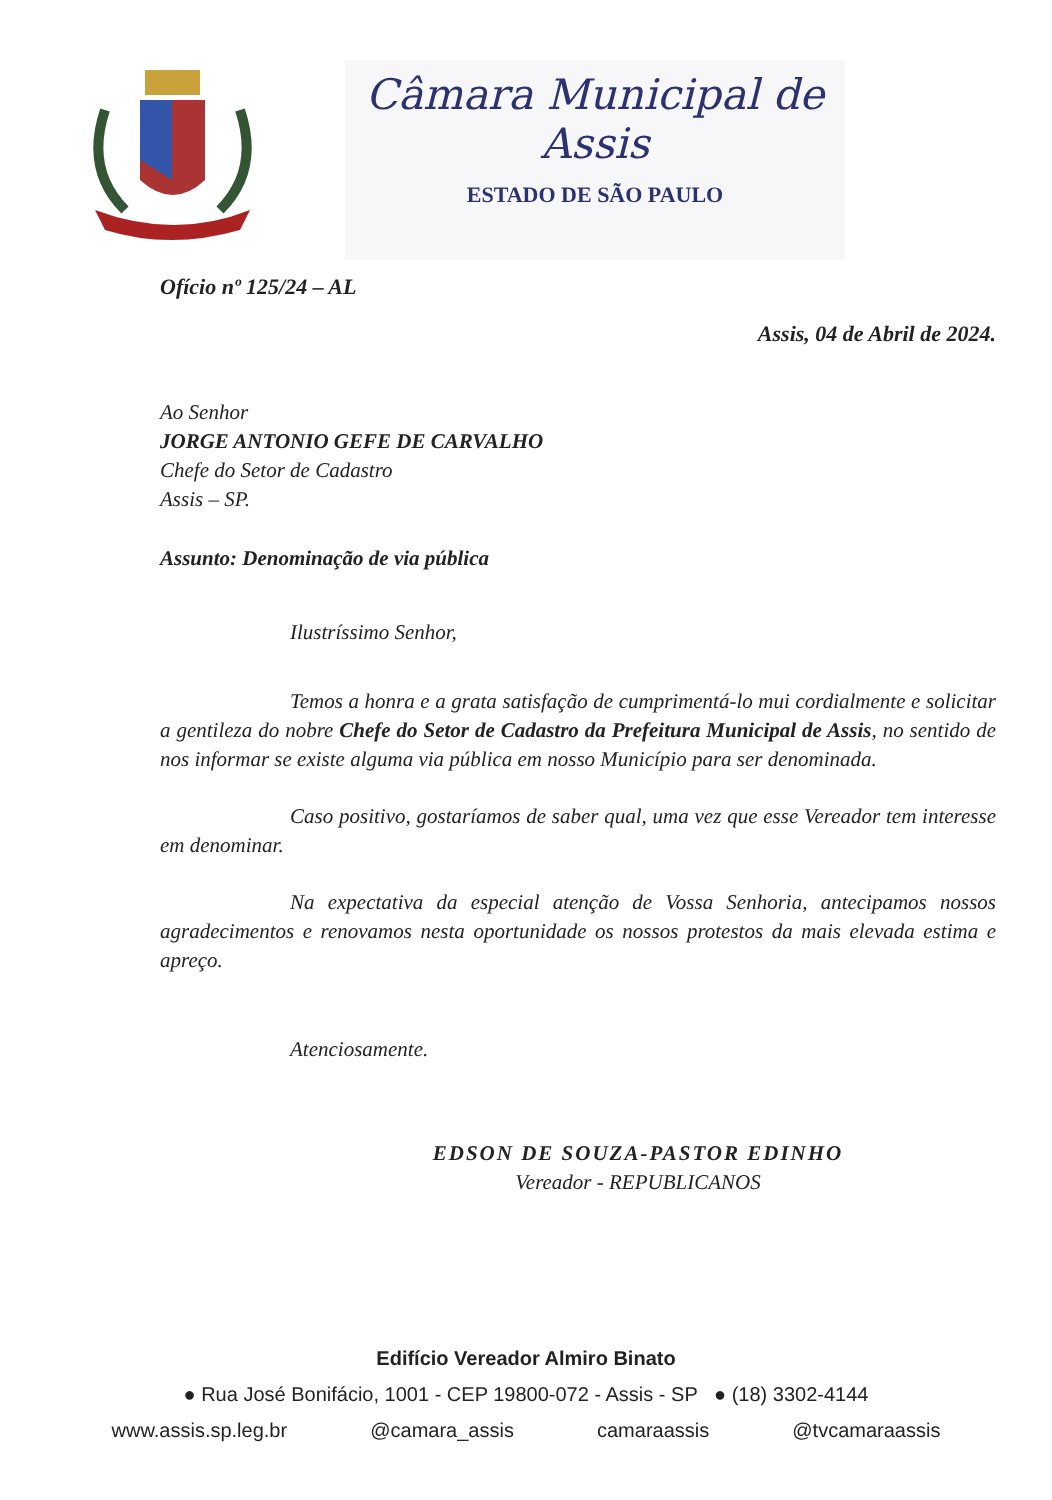Câmara Municipal de Assis
ESTADO DE SÃO PAULO
Ofício nº 125/24 – AL
Assis, 04 de Abril de 2024.
Ao Senhor
JORGE ANTONIO GEFE DE CARVALHO
Chefe do Setor de Cadastro
Assis – SP.
Assunto: Denominação de via pública
Ilustríssimo Senhor,
Temos a honra e a grata satisfação de cumprimentá-lo mui cordialmente e solicitar a gentileza do nobre Chefe do Setor de Cadastro da Prefeitura Municipal de Assis, no sentido de nos informar se existe alguma via pública em nosso Município para ser denominada.
Caso positivo, gostaríamos de saber qual, uma vez que esse Vereador tem interesse em denominar.
Na expectativa da especial atenção de Vossa Senhoria, antecipamos nossos agradecimentos e renovamos nesta oportunidade os nossos protestos da mais elevada estima e apreço.
Atenciosamente.
EDSON DE SOUZA-PASTOR EDINHO
Vereador - REPUBLICANOS
Edifício Vereador Almiro Binato
● Rua José Bonifácio, 1001 - CEP 19800-072 - Assis - SP ● (18) 3302-4144
www.assis.sp.leg.br @camara_assis camaraassis @tvcamaraassis